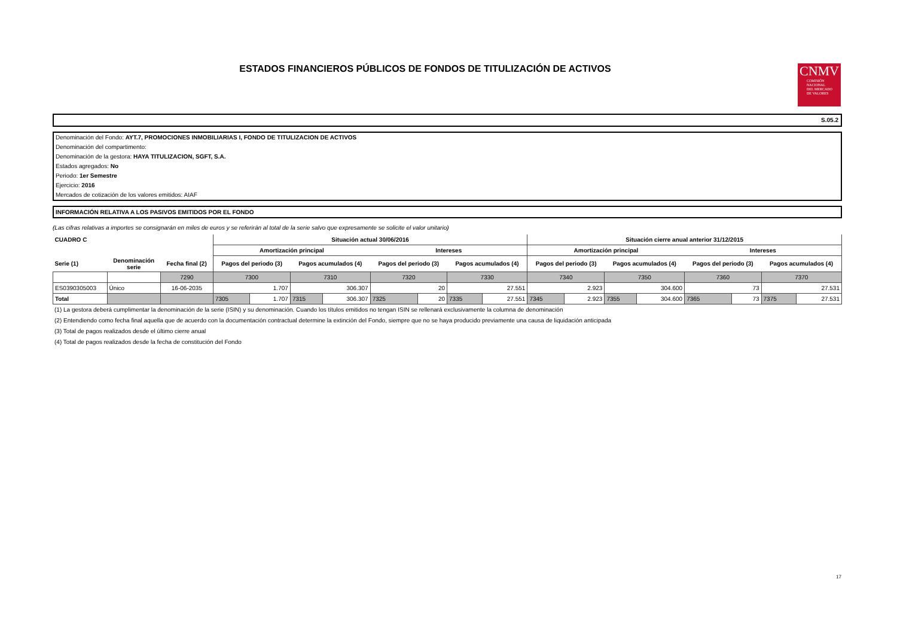ESTADOS FINANCIEROS PÚBLICOS DE FONDOS DE TITULIZACIÓN DE ACTIVOS
CNMV
COMISIÓN
NACIONAL
DEL MERCADO
DE VALORES
S.05.2
Denominación del Fondo: AYT.7, PROMOCIONES INMOBILIARIAS I, FONDO DE TITULIZACION DE ACTIVOS
Denominación del compartimento:
Denominación de la gestora: HAYA TITULIZACION, SGFT, S.A.
Estados agregados: No
Periodo: 1er Semestre
Ejercicio: 2016
Mercados de cotización de los valores emitidos: AIAF
INFORMACIÓN RELATIVA A LOS PASIVOS EMITIDOS POR EL FONDO
(Las cifras relativas a importes se consignarán en miles de euros y se referirán al total de la serie salvo que expresamente se solicite el valor unitario)
| CUADRO C | | | Situación actual 30/06/2016 | | | | | | | | Situación cierre anual anterior 31/12/2015 | | | | | | | |
| --- | --- | --- | --- | --- | --- | --- | --- | --- | --- | --- | --- | --- | --- | --- | --- | --- | --- | --- |
| | | | Amortización principal | | | | Intereses | | | | Amortización principal | | | | Intereses | | | |
| Serie (1) | Denominación serie | Fecha final (2) | Pagos del periodo (3) | | Pagos acumulados (4) | | Pagos del periodo (3) | | Pagos acumulados (4) | | Pagos del periodo (3) | | Pagos acumulados (4) | | Pagos del periodo (3) | | Pagos acumulados (4) | |
| | | 7290 | 7300 | | 7310 | | 7320 | | 7330 | | 7340 | | 7350 | | 7360 | | 7370 | |
| ES0390305003 | Único | 16-06-2035 | 1.707 | | 306.307 | | 20 | | 27.551 | | 2.923 | | 304.600 | | 73 | | 27.531 | |
| Total | | | 7305 | 1.707 | 7315 | 306.307 | 7325 | 20 | 7335 | 27.551 | 7345 | 2.923 | 7355 | 304.600 | 7365 | 73 | 7375 | 27.531 |
(1) La gestora deberá cumplimentar la denominación de la serie (ISIN) y su denominación. Cuando los títulos emitidos no tengan ISIN se rellenará exclusivamente la columna de denominación
(2) Entendiendo como fecha final aquella que de acuerdo con la documentación contractual determine la extinción del Fondo, siempre que no se haya producido previamente una causa de liquidación anticipada
(3) Total de pagos realizados desde el último cierre anual
(4) Total de pagos realizados desde la fecha de constitución del Fondo
17